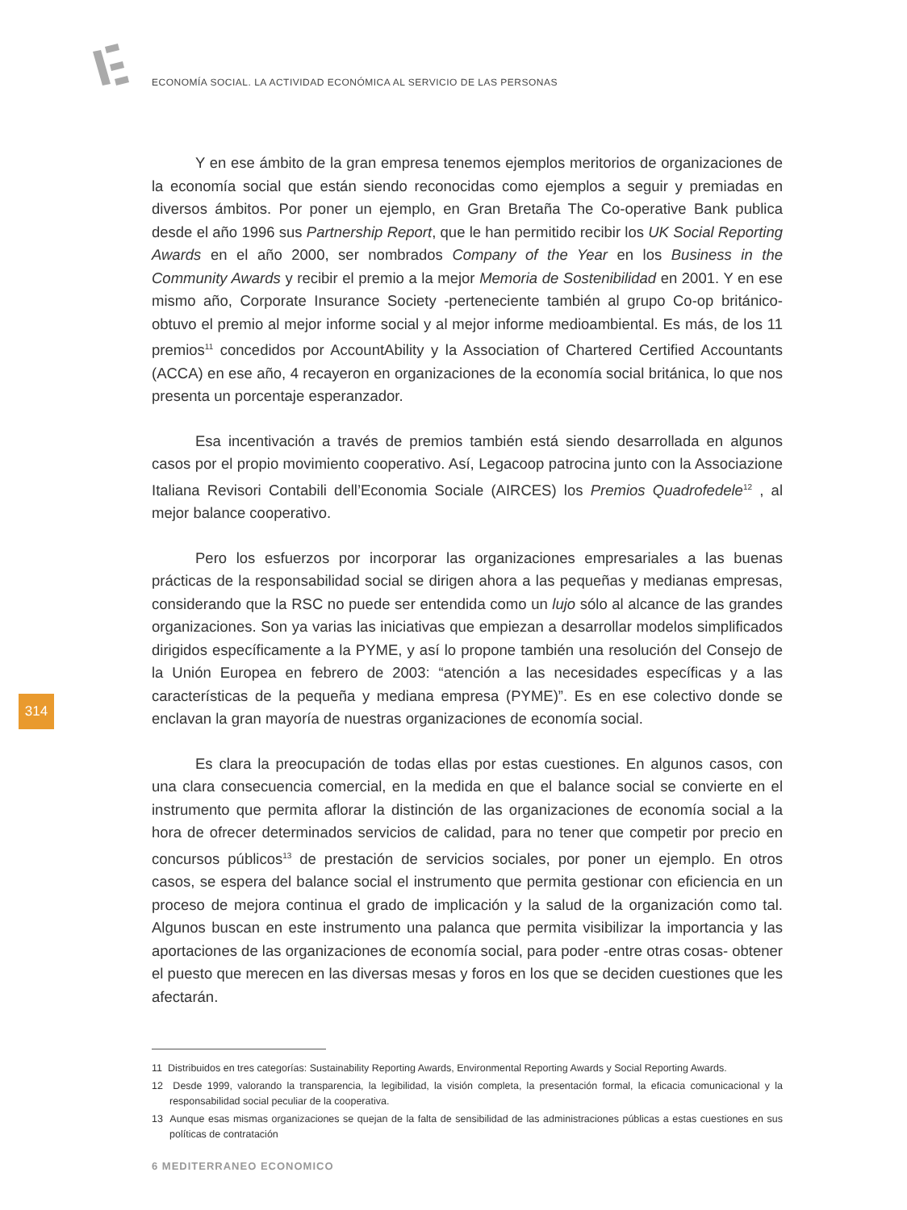ECONOMÍA SOCIAL. LA ACTIVIDAD ECONÓMICA AL SERVICIO DE LAS PERSONAS
Y en ese ámbito de la gran empresa tenemos ejemplos meritorios de organizaciones de la economía social que están siendo reconocidas como ejemplos a seguir y premiadas en diversos ámbitos. Por poner un ejemplo, en Gran Bretaña The Co-operative Bank publica desde el año 1996 sus Partnership Report, que le han permitido recibir los UK Social Reporting Awards en el año 2000, ser nombrados Company of the Year en los Business in the Community Awards y recibir el premio a la mejor Memoria de Sostenibilidad en 2001. Y en ese mismo año, Corporate Insurance Society -perteneciente también al grupo Co-op británico- obtuvo el premio al mejor informe social y al mejor informe medioambiental. Es más, de los 11 premios<sup>11</sup> concedidos por AccountAbility y la Association of Chartered Certified Accountants (ACCA) en ese año, 4 recayeron en organizaciones de la economía social británica, lo que nos presenta un porcentaje esperanzador.
Esa incentivación a través de premios también está siendo desarrollada en algunos casos por el propio movimiento cooperativo. Así, Legacoop patrocina junto con la Associazione Italiana Revisori Contabili dell’Economia Sociale (AIRCES) los Premios Quadrofedele<sup>12</sup> , al mejor balance cooperativo.
Pero los esfuerzos por incorporar las organizaciones empresariales a las buenas prácticas de la responsabilidad social se dirigen ahora a las pequeñas y medianas empresas, considerando que la RSC no puede ser entendida como un lujo sólo al alcance de las grandes organizaciones. Son ya varias las iniciativas que empiezan a desarrollar modelos simplificados dirigidos específicamente a la PYME, y así lo propone también una resolución del Consejo de la Unión Europea en febrero de 2003: “atención a las necesidades específicas y a las características de la pequeña y mediana empresa (PYME)”. Es en ese colectivo donde se enclavan la gran mayoría de nuestras organizaciones de economía social.
Es clara la preocupación de todas ellas por estas cuestiones. En algunos casos, con una clara consecuencia comercial, en la medida en que el balance social se convierte en el instrumento que permita aflorar la distinción de las organizaciones de economía social a la hora de ofrecer determinados servicios de calidad, para no tener que competir por precio en concursos públicos<sup>13</sup> de prestación de servicios sociales, por poner un ejemplo. En otros casos, se espera del balance social el instrumento que permita gestionar con eficiencia en un proceso de mejora continua el grado de implicación y la salud de la organización como tal. Algunos buscan en este instrumento una palanca que permita visibilizar la importancia y las aportaciones de las organizaciones de economía social, para poder -entre otras cosas- obtener el puesto que merecen en las diversas mesas y foros en los que se deciden cuestiones que les afectarán.
11 Distribuidos en tres categorías: Sustainability Reporting Awards, Environmental Reporting Awards y Social Reporting Awards.
12 Desde 1999, valorando la transparencia, la legibilidad, la visión completa, la presentación formal, la eficacia comunicacional y la responsabilidad social peculiar de la cooperativa.
13 Aunque esas mismas organizaciones se quejan de la falta de sensibilidad de las administraciones públicas a estas cuestiones en sus políticas de contratación
314
6 MEDITERRANEO ECONOMICO